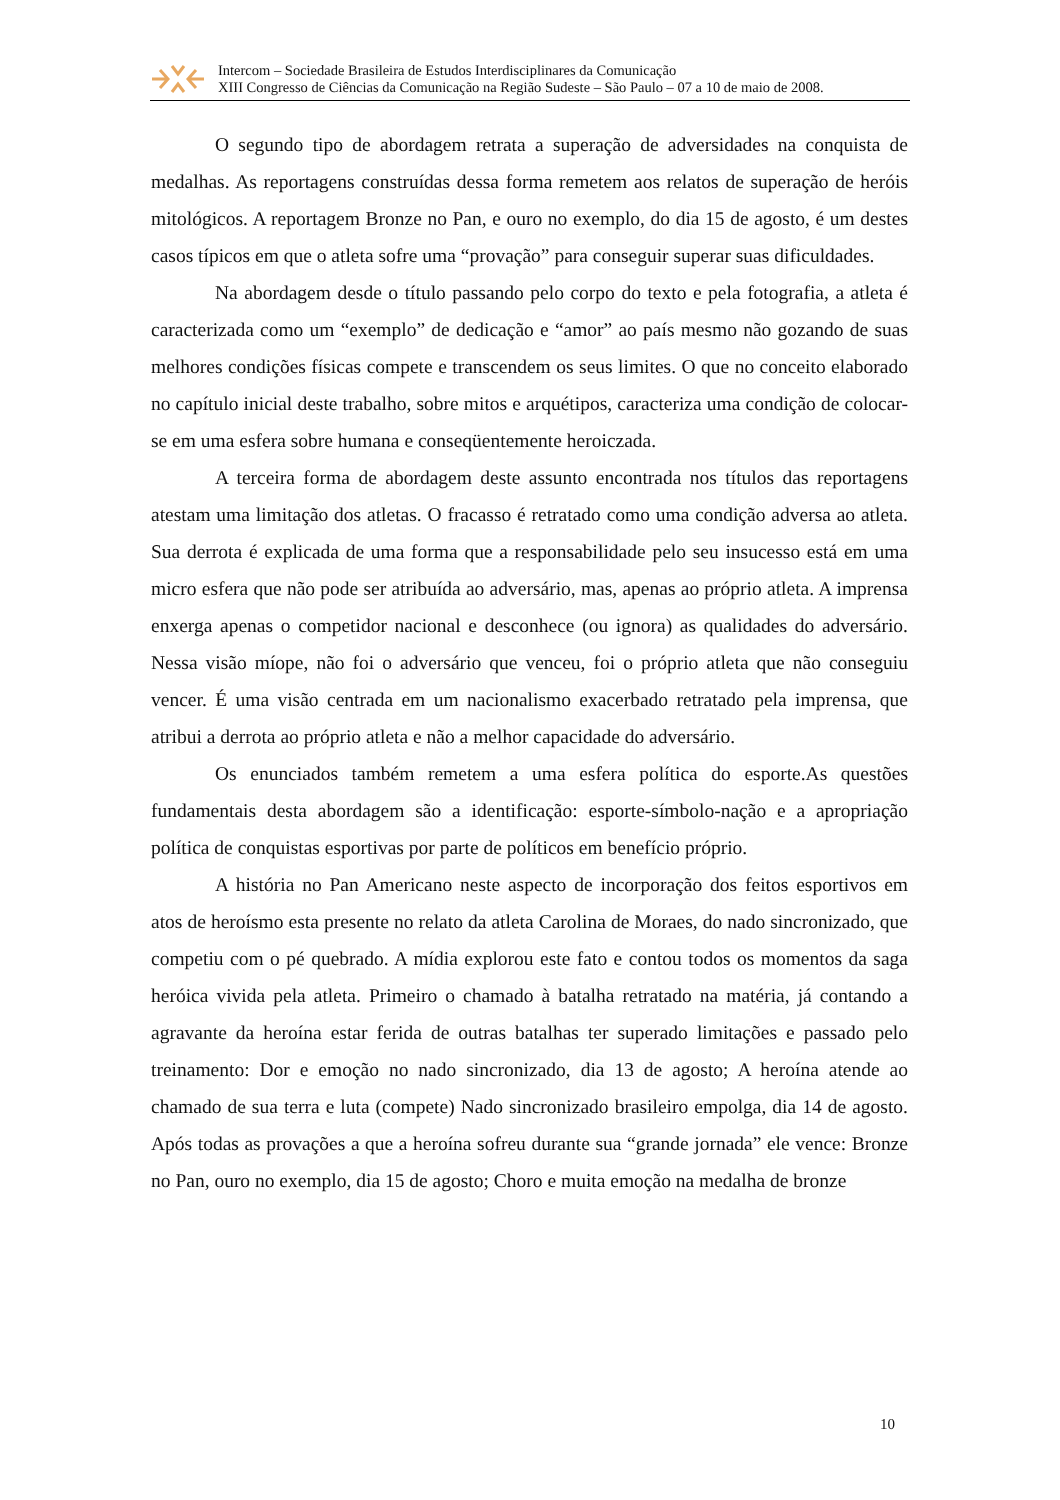Intercom – Sociedade Brasileira de Estudos Interdisciplinares da Comunicação
XIII Congresso de Ciências da Comunicação na Região Sudeste – São Paulo – 07 a 10 de maio de 2008.
O segundo tipo de abordagem retrata a superação de adversidades na conquista de medalhas. As reportagens construídas dessa forma remetem aos relatos de superação de heróis mitológicos. A reportagem Bronze no Pan, e ouro no exemplo, do dia 15 de agosto, é um destes casos típicos em que o atleta sofre uma “provação” para conseguir superar suas dificuldades.
Na abordagem desde o título passando pelo corpo do texto e pela fotografia, a atleta é caracterizada como um “exemplo” de dedicação e “amor” ao país mesmo não gozando de suas melhores condições físicas compete e transcendem os seus limites. O que no conceito elaborado no capítulo inicial deste trabalho, sobre mitos e arquétipos, caracteriza uma condição de colocar-se em uma esfera sobre humana e conseqüentemente heroiczada.
A terceira forma de abordagem deste assunto encontrada nos títulos das reportagens atestam uma limitação dos atletas. O fracasso é retratado como uma condição adversa ao atleta. Sua derrota é explicada de uma forma que a responsabilidade pelo seu insucesso está em uma micro esfera que não pode ser atribuída ao adversário, mas, apenas ao próprio atleta. A imprensa enxerga apenas o competidor nacional e desconhece (ou ignora) as qualidades do adversário. Nessa visão míope, não foi o adversário que venceu, foi o próprio atleta que não conseguiu vencer. É uma visão centrada em um nacionalismo exacerbado retratado pela imprensa, que atribui a derrota ao próprio atleta e não a melhor capacidade do adversário.
Os enunciados também remetem a uma esfera política do esporte.As questões fundamentais desta abordagem são a identificação: esporte-símbolo-nação e a apropriação política de conquistas esportivas por parte de políticos em benefício próprio.
A história no Pan Americano neste aspecto de incorporação dos feitos esportivos em atos de heroísmo esta presente no relato da atleta Carolina de Moraes, do nado sincronizado, que competiu com o pé quebrado. A mídia explorou este fato e contou todos os momentos da saga heróica vivida pela atleta. Primeiro o chamado à batalha retratado na matéria, já contando a agravante da heroína estar ferida de outras batalhas ter superado limitações e passado pelo treinamento: Dor e emoção no nado sincronizado, dia 13 de agosto; A heroína atende ao chamado de sua terra e luta (compete) Nado sincronizado brasileiro empolga, dia 14 de agosto. Após todas as provações a que a heroína sofreu durante sua “grande jornada” ele vence: Bronze no Pan, ouro no exemplo, dia 15 de agosto; Choro e muita emoção na medalha de bronze
10